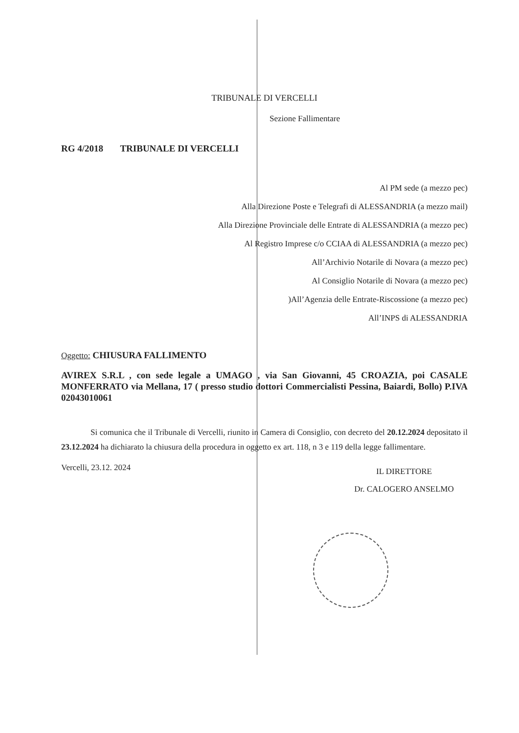TRIBUNALE DI VERCELLI
Sezione Fallimentare
RG 4/2018 TRIBUNALE DI VERCELLI
Al PM sede (a mezzo pec)
Alla Direzione Poste e Telegrafi di ALESSANDRIA (a mezzo mail)
Alla Direzione Provinciale delle Entrate di ALESSANDRIA (a mezzo pec)
Al Registro Imprese c/o CCIAA di ALESSANDRIA (a mezzo pec)
All’Archivio Notarile di Novara (a mezzo pec)
Al Consiglio Notarile di Novara (a mezzo pec)
)All’Agenzia delle Entrate-Riscossione (a mezzo pec)
All’INPS di ALESSANDRIA
Oggetto: CHIUSURA FALLIMENTO
AVIREX S.R.L , con sede legale a UMAGO , via San Giovanni, 45 CROAZIA, poi CASALE MONFERRATO via Mellana, 17 ( presso studio dottori Commercialisti Pessina, Baiardi, Bollo) P.IVA 02043010061
Si comunica che il Tribunale di Vercelli, riunito in Camera di Consiglio, con decreto del 20.12.2024 depositato il 23.12.2024 ha dichiarato la chiusura della procedura in oggetto ex art. 118, n 3 e 119 della legge fallimentare.
Vercelli, 23.12. 2024
IL DIRETTORE
Dr. CALOGERO ANSELMO